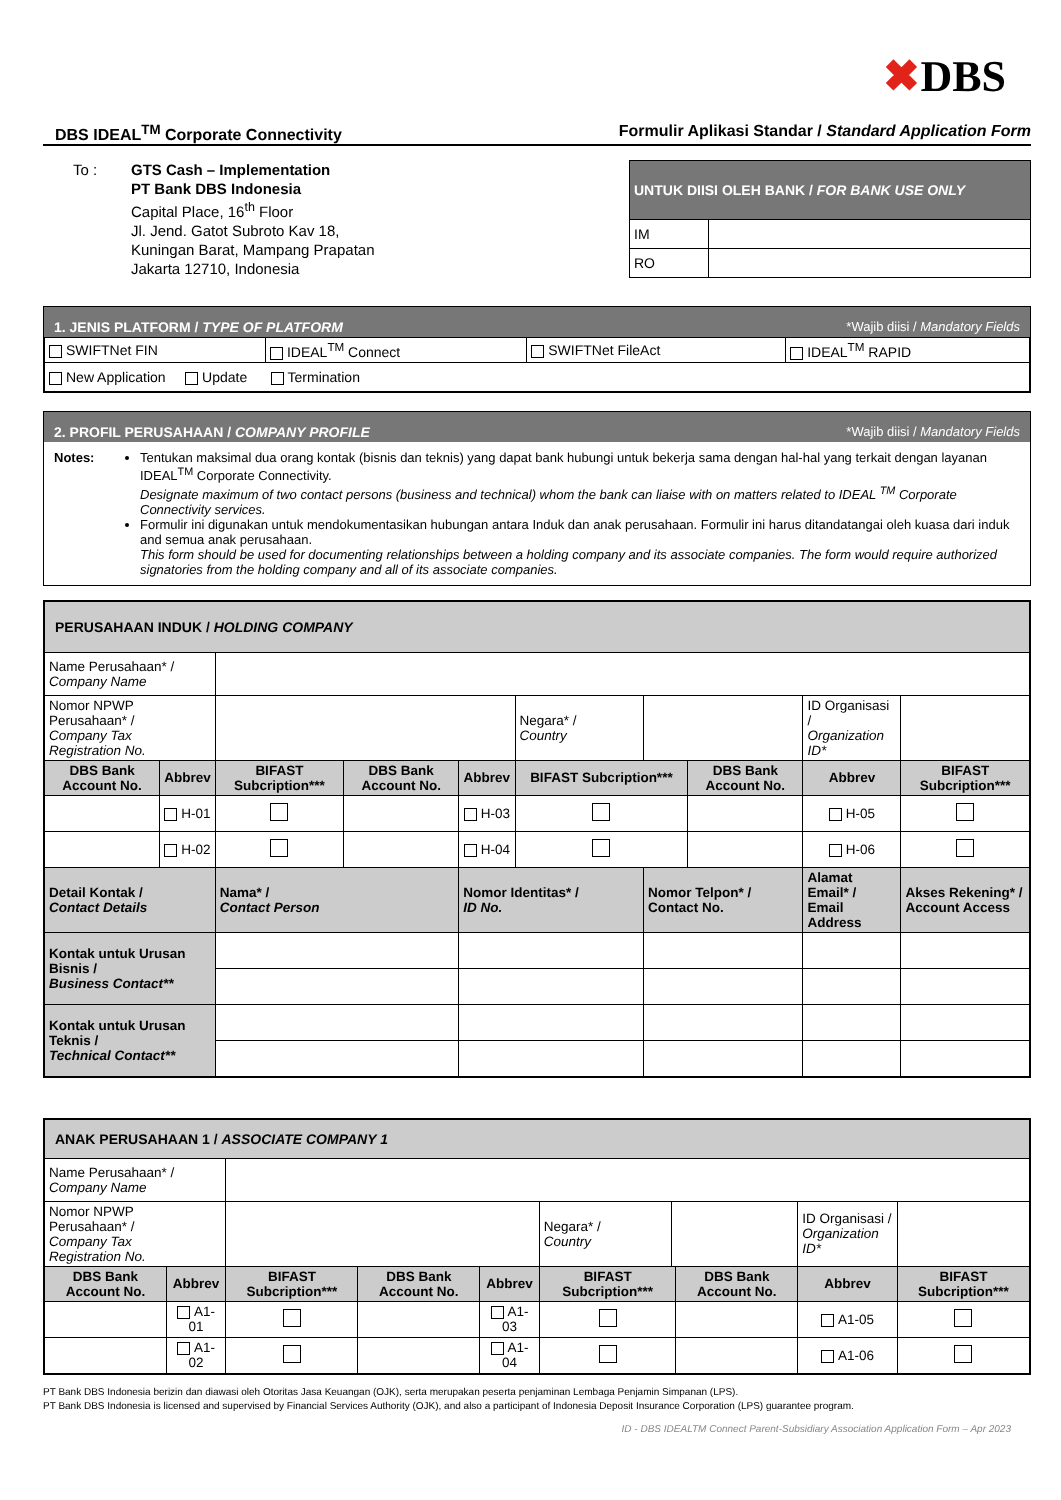✖DBS
DBS IDEAL<sup>TM</sup> Corporate Connectivity
Formulir Aplikasi Standar / Standard Application Form
To : GTS Cash – Implementation
PT Bank DBS Indonesia
Capital Place, 16<sup>th</sup> Floor
Jl. Jend. Gatot Subroto Kav 18,
Kuningan Barat, Mampang Prapatan
Jakarta 12710, Indonesia
| UNTUK DIISI OLEH BANK / FOR BANK USE ONLY | |
| --- | --- |
| IM | |
| RO | |
1. JENIS PLATFORM / TYPE OF PLATFORM *Wajib diisi / Mandatory Fields
| SWIFTNet FIN | IDEAL<sup>TM</sup> Connect | SWIFTNet FileAct | IDEAL<sup>TM</sup> RAPID |
| New Application Update Termination | | | |
2. PROFIL PERUSAHAAN / COMPANY PROFILE *Wajib diisi / Mandatory Fields
Notes: Tentukan maksimal dua orang kontak (bisnis dan teknis) yang dapat bank hubungi untuk bekerja sama dengan hal-hal yang terkait dengan layanan IDEAL<sup>TM</sup> Corporate Connectivity.
Designate maximum of two contact persons (business and technical) whom the bank can liaise with on matters related to IDEAL <sup>TM</sup> Corporate Connectivity services.
Formulir ini digunakan untuk mendokumentasikan hubungan antara Induk dan anak perusahaan. Formulir ini harus ditandatangai oleh kuasa dari induk and semua anak perusahaan.
This form should be used for documenting relationships between a holding company and its associate companies. The form would require authorized signatories from the holding company and all of its associate companies.
| PERUSAHAAN INDUK / HOLDING COMPANY | | | | | | | | | | |
| Name Perusahaan* / Company Name | | | | | | | | | | |
| Nomor NPWP Perusahaan* / Company Tax Registration No. | | | | | Negara* / Country | | | ID Organisasi / Organization ID* | | |
| DBS Bank Account No. | Abbrev | BIFAST Subcription*** | DBS Bank Account No. | Abbrev | BIFAST Subcription*** | | DBS Bank Account No. | | Abbrev | BIFAST Subcription*** |
| | H-01 | | | H-03 | | | | | H-05 | |
| | H-02 | | | H-04 | | | | | H-06 | |
| Detail Kontak / Contact Details | | Nama* / Contact Person | | Nomor Identitas* / ID No. | | Nomor Telpon* / Contact No. | | Alamat Email* / Email Address | | Akses Rekening* / Account Access |
| Kontak untuk Urusan Bisnis / Business Contact** | | | | | | | | | | |
| Kontak untuk Urusan Teknis / Technical Contact** | | | | | | | | | | |
| ANAK PERUSAHAAN 1 / ASSOCIATE COMPANY 1 | | | | | | | | | | |
| Name Perusahaan* / Company Name | | | | | | | | | | |
| Nomor NPWP Perusahaan* / Company Tax Registration No. | | | | | Negara* / Country | | | ID Organisasi / Organization ID* | | |
| DBS Bank Account No. | Abbrev | BIFAST Subcription*** | DBS Bank Account No. | Abbrev | BIFAST Subcription*** | | DBS Bank Account No. | | Abbrev | BIFAST Subcription*** |
| | A1-01 | | | A1-03 | | | | | A1-05 | |
| | A1-02 | | | A1-04 | | | | | A1-06 | |
PT Bank DBS Indonesia berizin dan diawasi oleh Otoritas Jasa Keuangan (OJK), serta merupakan peserta penjaminan Lembaga Penjamin Simpanan (LPS).
PT Bank DBS Indonesia is licensed and supervised by Financial Services Authority (OJK), and also a participant of Indonesia Deposit Insurance Corporation (LPS) guarantee program.
ID - DBS IDEALTM Connect Parent-Subsidiary Association Application Form – Apr 2023